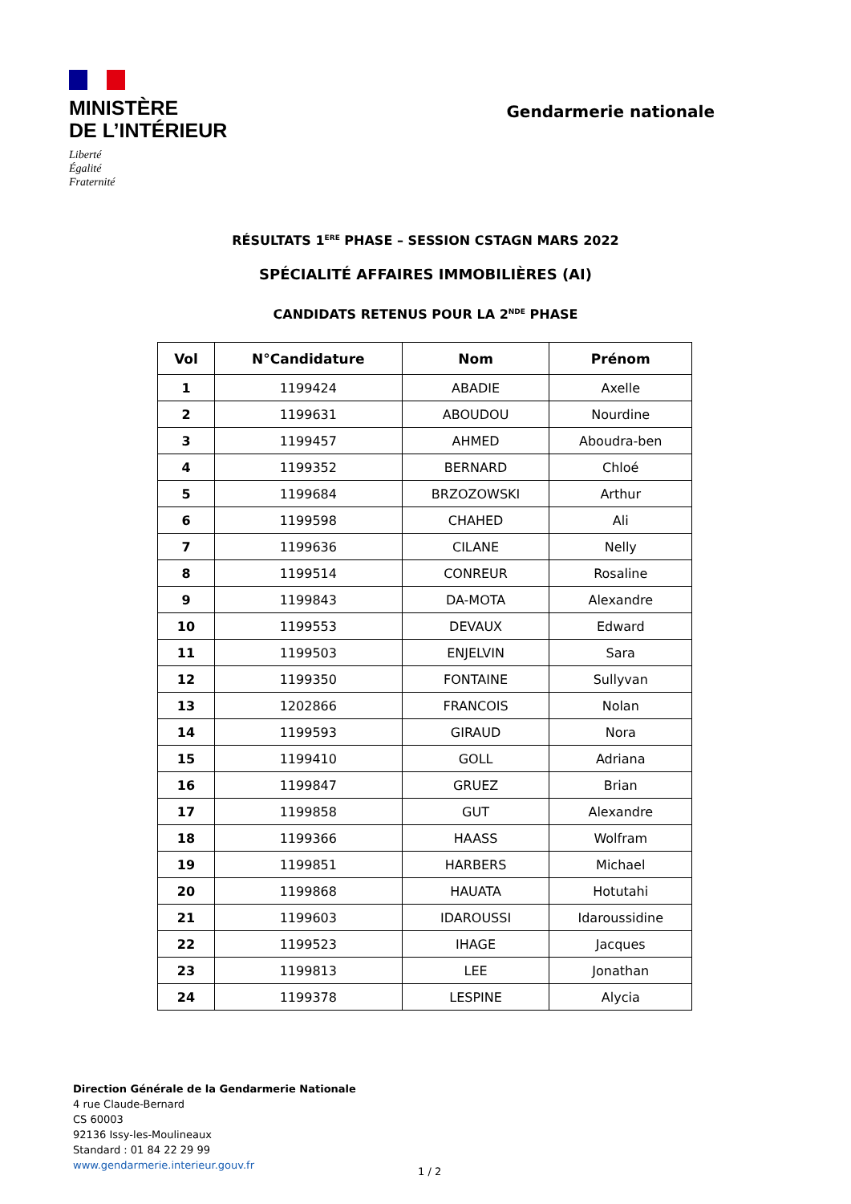MINISTÈRE
DE L’INTÉRIEUR
Liberté
Égalité
Fraternité
Gendarmerie nationale
RÉSULTATS 1<sup>ERE</sup> PHASE – SESSION CSTAGN MARS 2022
SPÉCIALITÉ AFFAIRES IMMOBILIÈRES (AI)
CANDIDATS RETENUS POUR LA 2<sup>NDE</sup> PHASE
| Vol | N°Candidature | Nom | Prénom |
| --- | --- | --- | --- |
| 1 | 1199424 | ABADIE | Axelle |
| 2 | 1199631 | ABOUDOU | Nourdine |
| 3 | 1199457 | AHMED | Aboudra-ben |
| 4 | 1199352 | BERNARD | Chloé |
| 5 | 1199684 | BRZOZOWSKI | Arthur |
| 6 | 1199598 | CHAHED | Ali |
| 7 | 1199636 | CILANE | Nelly |
| 8 | 1199514 | CONREUR | Rosaline |
| 9 | 1199843 | DA-MOTA | Alexandre |
| 10 | 1199553 | DEVAUX | Edward |
| 11 | 1199503 | ENJELVIN | Sara |
| 12 | 1199350 | FONTAINE | Sullyvan |
| 13 | 1202866 | FRANCOIS | Nolan |
| 14 | 1199593 | GIRAUD | Nora |
| 15 | 1199410 | GOLL | Adriana |
| 16 | 1199847 | GRUEZ | Brian |
| 17 | 1199858 | GUT | Alexandre |
| 18 | 1199366 | HAASS | Wolfram |
| 19 | 1199851 | HARBERS | Michael |
| 20 | 1199868 | HAUATA | Hotutahi |
| 21 | 1199603 | IDAROUSSI | Idaroussidine |
| 22 | 1199523 | IHAGE | Jacques |
| 23 | 1199813 | LEE | Jonathan |
| 24 | 1199378 | LESPINE | Alycia |
Direction Générale de la Gendarmerie Nationale
4 rue Claude-Bernard
CS 60003
92136 Issy-les-Moulineaux
Standard : 01 84 22 29 99
www.gendarmerie.interieur.gouv.fr
1 / 2